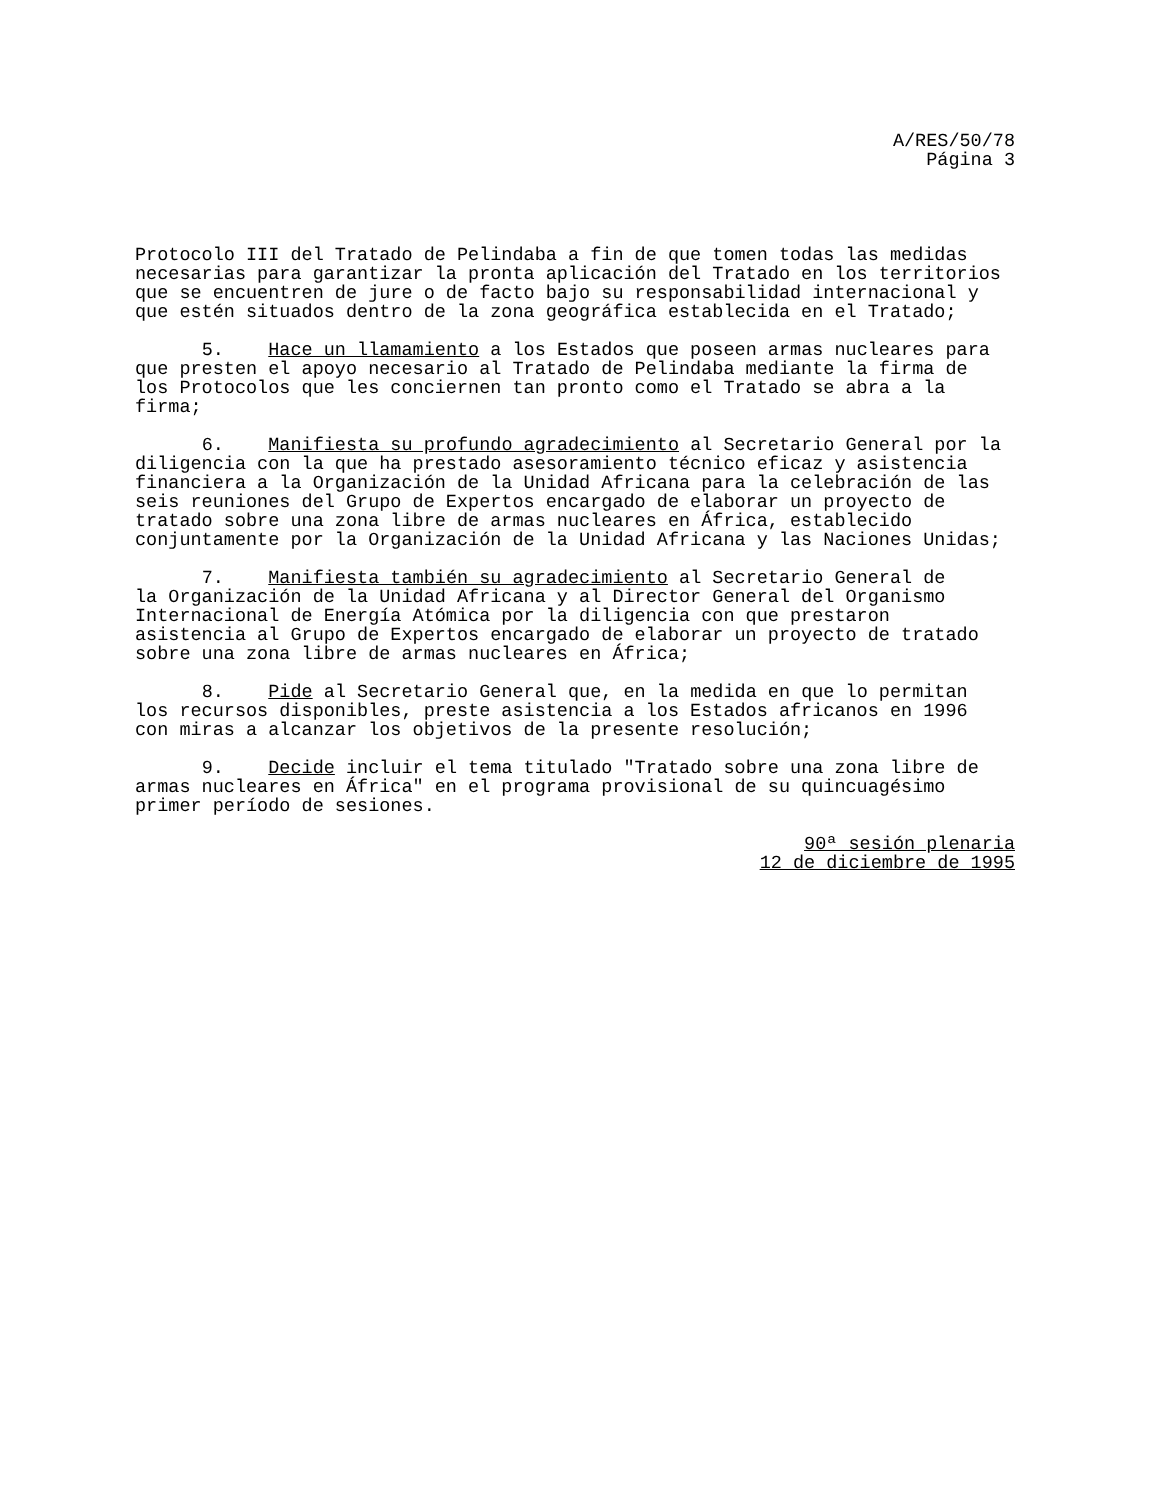A/RES/50/78
Página 3
Protocolo III del Tratado de Pelindaba a fin de que tomen todas las medidas necesarias para garantizar la pronta aplicación del Tratado en los territorios que se encuentren de jure o de facto bajo su responsabilidad internacional y que estén situados dentro de la zona geográfica establecida en el Tratado;
5. Hace un llamamiento a los Estados que poseen armas nucleares para que presten el apoyo necesario al Tratado de Pelindaba mediante la firma de los Protocolos que les conciernen tan pronto como el Tratado se abra a la firma;
6. Manifiesta su profundo agradecimiento al Secretario General por la diligencia con la que ha prestado asesoramiento técnico eficaz y asistencia financiera a la Organización de la Unidad Africana para la celebración de las seis reuniones del Grupo de Expertos encargado de elaborar un proyecto de tratado sobre una zona libre de armas nucleares en África, establecido conjuntamente por la Organización de la Unidad Africana y las Naciones Unidas;
7. Manifiesta también su agradecimiento al Secretario General de la Organización de la Unidad Africana y al Director General del Organismo Internacional de Energía Atómica por la diligencia con que prestaron asistencia al Grupo de Expertos encargado de elaborar un proyecto de tratado sobre una zona libre de armas nucleares en África;
8. Pide al Secretario General que, en la medida en que lo permitan los recursos disponibles, preste asistencia a los Estados africanos en 1996 con miras a alcanzar los objetivos de la presente resolución;
9. Decide incluir el tema titulado "Tratado sobre una zona libre de armas nucleares en África" en el programa provisional de su quincuagésimo primer período de sesiones.
90ª sesión plenaria
12 de diciembre de 1995